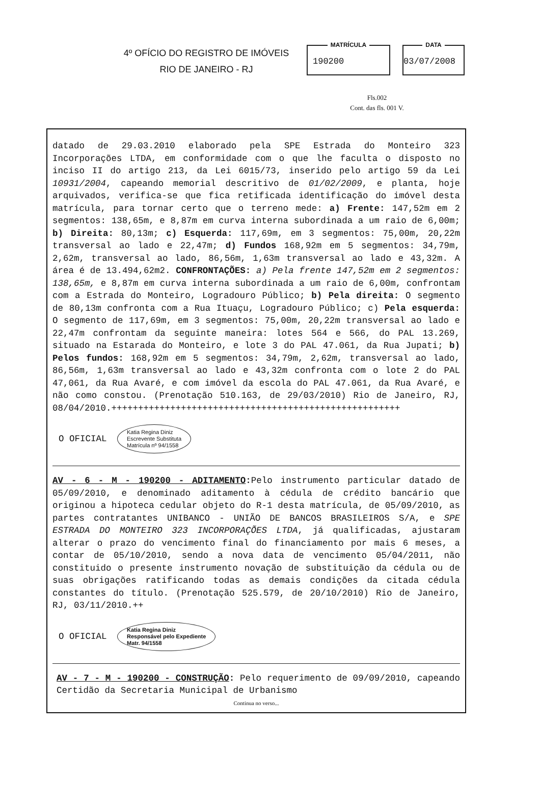4º OFÍCIO DO REGISTRO DE IMÓVEIS
RIO DE JANEIRO - RJ
MATRÍCULA
190200
DATA
03/07/2008
Fls.002
Cont. das fls. 001 V.
datado de 29.03.2010 elaborado pela SPE Estrada do Monteiro 323 Incorporações LTDA, em conformidade com o que lhe faculta o disposto no inciso II do artigo 213, da Lei 6015/73, inserido pelo artigo 59 da Lei 10931/2004, capeando memorial descritivo de 01/02/2009, e planta, hoje arquivados, verifica-se que fica retificada identificação do imóvel desta matrícula, para tornar certo que o terreno mede: a) Frente: 147,52m em 2 segmentos: 138,65m, e 8,87m em curva interna subordinada a um raio de 6,00m; b) Direita: 80,13m; c) Esquerda: 117,69m, em 3 segmentos: 75,00m, 20,22m transversal ao lado e 22,47m; d) Fundos 168,92m em 5 segmentos: 34,79m, 2,62m, transversal ao lado, 86,56m, 1,63m transversal ao lado e 43,32m. A área é de 13.494,62m2. CONFRONTAÇÕES: a) Pela frente 147,52m em 2 segmentos: 138,65m, e 8,87m em curva interna subordinada a um raio de 6,00m, confrontam com a Estrada do Monteiro, Logradouro Público; b) Pela direita: O segmento de 80,13m confronta com a Rua Ituaçu, Logradouro Público; c) Pela esquerda: O segmento de 117,69m, em 3 segmentos: 75,00m, 20,22m transversal ao lado e 22,47m confrontam da seguinte maneira: lotes 564 e 566, do PAL 13.269, situado na Estarada do Monteiro, e lote 3 do PAL 47.061, da Rua Jupati; b) Pelos fundos: 168,92m em 5 segmentos: 34,79m, 2,62m, transversal ao lado, 86,56m, 1,63m transversal ao lado e 43,32m confronta com o lote 2 do PAL 47,061, da Rua Avaré, e com imóvel da escola do PAL 47.061, da Rua Avaré, e não como constou. (Prenotação 510.163, de 29/03/2010) Rio de Janeiro, RJ, 08/04/2010.++++++++++++++++++++++++++++++++++++++++++++++++++++++
O OFICIAL Katia Regina Diniz
Escrevente Substituta
Matrícula nº 94/1558
AV - 6 - M - 190200 - ADITAMENTO: Pelo instrumento particular datado de 05/09/2010, e denominado aditamento à cédula de crédito bancário que originou a hipoteca cedular objeto do R-1 desta matrícula, de 05/09/2010, as partes contratantes UNIBANCO - UNIÃO DE BANCOS BRASILEIROS S/A, e SPE ESTRADA DO MONTEIRO 323 INCORPORAÇÕES LTDA, já qualificadas, ajustaram alterar o prazo do vencimento final do financiamento por mais 6 meses, a contar de 05/10/2010, sendo a nova data de vencimento 05/04/2011, não constituido o presente instrumento novação de substituição da cédula ou de suas obrigações ratificando todas as demais condições da citada cédula constantes do título. (Prenotação 525.579, de 20/10/2010) Rio de Janeiro, RJ, 03/11/2010.++
O OFICIAL Katia Regina Diniz
Responsável pelo Expediente
Matr. 94/1558
AV - 7 - M - 190200 - CONSTRUÇÃO: Pelo requerimento de 09/09/2010, capeando Certidão da Secretaria Municipal de Urbanismo
Continua no verso...